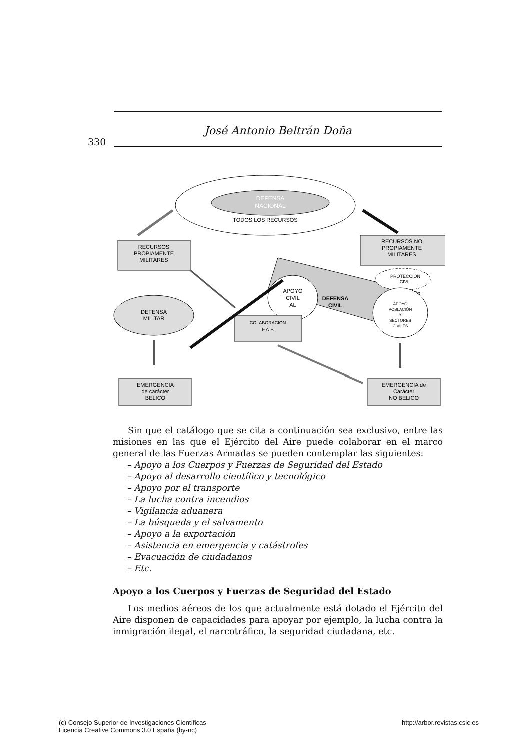José Antonio Beltrán Doña
330
DEFENSA
NACIONAL
TODOS LOS RECURSOS
RECURSOS
PROPIAMENTE
MILITARES
RECURSOS NO
PROPIAMENTE
MILITARES
DEFENSA
CIVIL
APOYO
CIVIL
AL
PROTECCIÓN
CIVIL
APOYO
POBLACIÓN
Y
SECTORES
CIVILES
DEFENSA
MILITAR
COLABORACIÓN
F.A.S
EMERGENCIA
de carácter
BELICO
EMERGENCIA de
Carácter
NO BELICO
Sin que el catálogo que se cita a continuación sea exclusivo, entre las misiones en las que el Ejército del Aire puede colaborar en el marco general de las Fuerzas Armadas se pueden contemplar las siguientes:
– Apoyo a los Cuerpos y Fuerzas de Seguridad del Estado
– Apoyo al desarrollo científico y tecnológico
– Apoyo por el transporte
– La lucha contra incendios
– Vigilancia aduanera
– La búsqueda y el salvamento
– Apoyo a la exportación
– Asistencia en emergencia y catástrofes
– Evacuación de ciudadanos
– Etc.
Apoyo a los Cuerpos y Fuerzas de Seguridad del Estado
Los medios aéreos de los que actualmente está dotado el Ejército del Aire disponen de capacidades para apoyar por ejemplo, la lucha contra la inmigración ilegal, el narcotráfico, la seguridad ciudadana, etc.
(c) Consejo Superior de Investigaciones Científicas
Licencia Creative Commons 3.0 España (by-nc)
http://arbor.revistas.csic.es